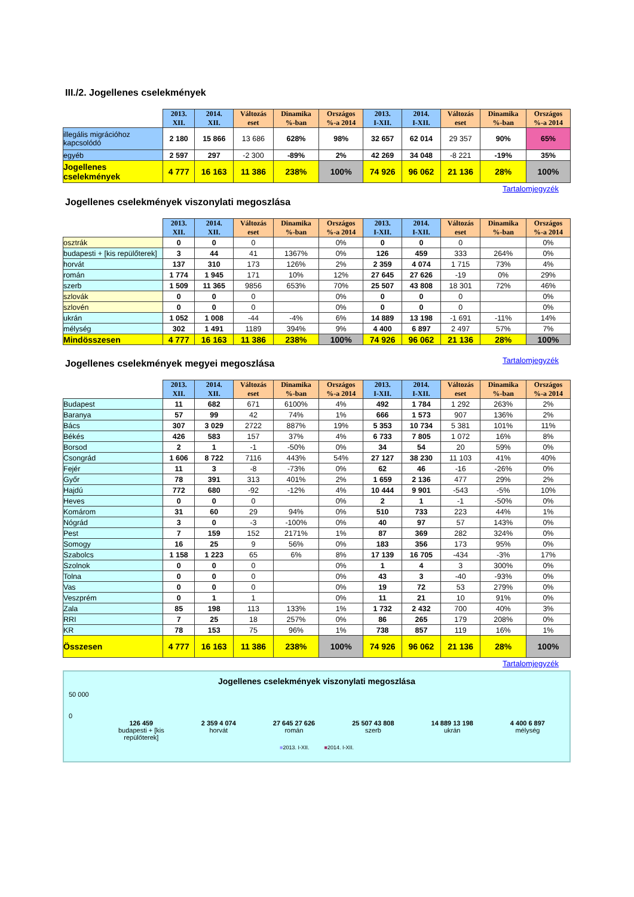III./2. Jogellenes cselekmények
| | 2013. XII. | 2014. XII. | Változás eset | Dinamika %-ban | Országos %-a 2014 | 2013. I-XII. | 2014. I-XII. | Változás eset | Dinamika %-ban | Országos %-a 2014 |
| --- | --- | --- | --- | --- | --- | --- | --- | --- | --- | --- |
| illegális migrációhoz kapcsolódó | 2 180 | 15 866 | 13 686 | 628% | 98% | 32 657 | 62 014 | 29 357 | 90% | 65% |
| egyéb | 2 597 | 297 | -2 300 | -89% | 2% | 42 269 | 34 048 | -8 221 | -19% | 35% |
| Jogellenes cselekmények | 4 777 | 16 163 | 11 386 | 238% | 100% | 74 926 | 96 062 | 21 136 | 28% | 100% |
Tartalomjegyzék
Jogellenes cselekmények viszonylati megoszlása
| | 2013. XII. | 2014. XII. | Változás eset | Dinamika %-ban | Országos %-a 2014 | 2013. I-XII. | 2014. I-XII. | Változás eset | Dinamika %-ban | Országos %-a 2014 |
| --- | --- | --- | --- | --- | --- | --- | --- | --- | --- | --- |
| osztrák | 0 | 0 | 0 | | 0% | 0 | 0 | 0 | | 0% |
| budapesti + [kis repülőterek] | 3 | 44 | 41 | 1367% | 0% | 126 | 459 | 333 | 264% | 0% |
| horvát | 137 | 310 | 173 | 126% | 2% | 2 359 | 4 074 | 1 715 | 73% | 4% |
| román | 1 774 | 1 945 | 171 | 10% | 12% | 27 645 | 27 626 | -19 | 0% | 29% |
| szerb | 1 509 | 11 365 | 9856 | 653% | 70% | 25 507 | 43 808 | 18 301 | 72% | 46% |
| szlovák | 0 | 0 | 0 | | 0% | 0 | 0 | 0 | | 0% |
| szlovén | 0 | 0 | 0 | | 0% | 0 | 0 | 0 | | 0% |
| ukrán | 1 052 | 1 008 | -44 | -4% | 6% | 14 889 | 13 198 | -1 691 | -11% | 14% |
| mélység | 302 | 1 491 | 1189 | 394% | 9% | 4 400 | 6 897 | 2 497 | 57% | 7% |
| Mindösszesen | 4 777 | 16 163 | 11 386 | 238% | 100% | 74 926 | 96 062 | 21 136 | 28% | 100% |
Jogellenes cselekmények megyei megoszlása
Tartalomjegyzék
| | 2013. XII. | 2014. XII. | Változás eset | Dinamika %-ban | Országos %-a 2014 | 2013. I-XII. | 2014. I-XII. | Változás eset | Dinamika %-ban | Országos %-a 2014 |
| --- | --- | --- | --- | --- | --- | --- | --- | --- | --- | --- |
| Budapest | 11 | 682 | 671 | 6100% | 4% | 492 | 1 784 | 1 292 | 263% | 2% |
| Baranya | 57 | 99 | 42 | 74% | 1% | 666 | 1 573 | 907 | 136% | 2% |
| Bács | 307 | 3 029 | 2722 | 887% | 19% | 5 353 | 10 734 | 5 381 | 101% | 11% |
| Békés | 426 | 583 | 157 | 37% | 4% | 6 733 | 7 805 | 1 072 | 16% | 8% |
| Borsod | 2 | 1 | -1 | -50% | 0% | 34 | 54 | 20 | 59% | 0% |
| Csongrád | 1 606 | 8 722 | 7116 | 443% | 54% | 27 127 | 38 230 | 11 103 | 41% | 40% |
| Fejér | 11 | 3 | -8 | -73% | 0% | 62 | 46 | -16 | -26% | 0% |
| Győr | 78 | 391 | 313 | 401% | 2% | 1 659 | 2 136 | 477 | 29% | 2% |
| Hajdú | 772 | 680 | -92 | -12% | 4% | 10 444 | 9 901 | -543 | -5% | 10% |
| Heves | 0 | 0 | 0 | | 0% | 2 | 1 | -1 | -50% | 0% |
| Komárom | 31 | 60 | 29 | 94% | 0% | 510 | 733 | 223 | 44% | 1% |
| Nógrád | 3 | 0 | -3 | -100% | 0% | 40 | 97 | 57 | 143% | 0% |
| Pest | 7 | 159 | 152 | 2171% | 1% | 87 | 369 | 282 | 324% | 0% |
| Somogy | 16 | 25 | 9 | 56% | 0% | 183 | 356 | 173 | 95% | 0% |
| Szabolcs | 1 158 | 1 223 | 65 | 6% | 8% | 17 139 | 16 705 | -434 | -3% | 17% |
| Szolnok | 0 | 0 | 0 | | 0% | 1 | 4 | 3 | 300% | 0% |
| Tolna | 0 | 0 | 0 | | 0% | 43 | 3 | -40 | -93% | 0% |
| Vas | 0 | 0 | 0 | | 0% | 19 | 72 | 53 | 279% | 0% |
| Veszprém | 0 | 1 | 1 | | 0% | 11 | 21 | 10 | 91% | 0% |
| Zala | 85 | 198 | 113 | 133% | 1% | 1 732 | 2 432 | 700 | 40% | 3% |
| RRI | 7 | 25 | 18 | 257% | 0% | 86 | 265 | 179 | 208% | 0% |
| KR | 78 | 153 | 75 | 96% | 1% | 738 | 857 | 119 | 16% | 1% |
| Összesen | 4 777 | 16 163 | 11 386 | 238% | 100% | 74 926 | 96 062 | 21 136 | 28% | 100% |
Tartalomjegyzék
Jogellenes cselekmények viszonylati megoszlása
50 000
0
126 459
budapesti + [kis
repülőterek]
2 359 4 074
horvát
27 645 27 626
román
25 507 43 808
szerb
14 889 13 198
ukrán
4 400 6 897
mélység
■2013. I-XII. ■2014. I-XII.